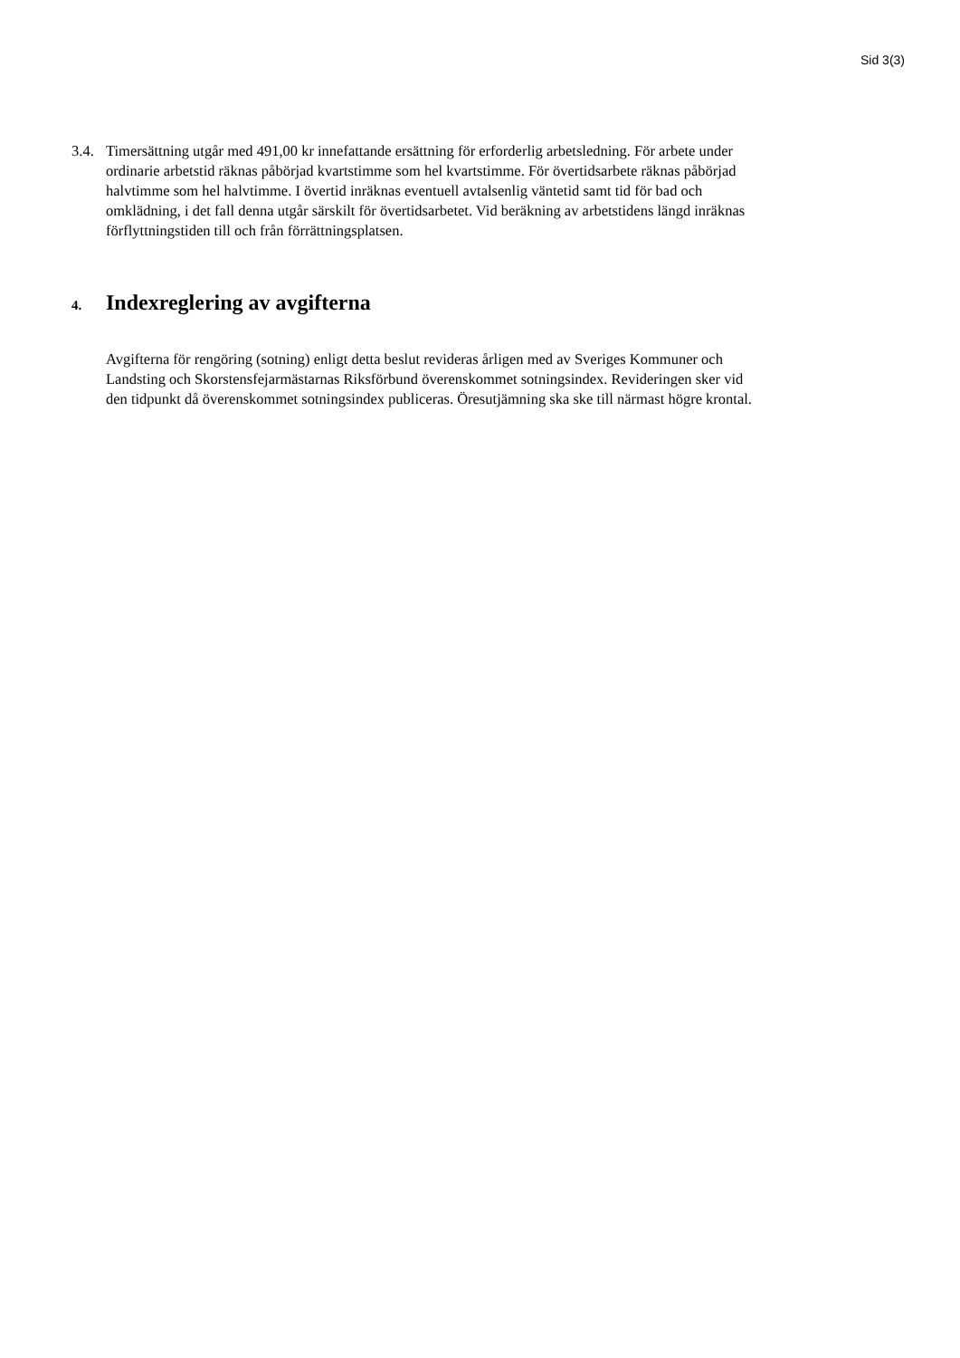Sid 3(3)
3.4. Timersättning utgår med 491,00 kr innefattande ersättning för erforderlig arbetsledning. För arbete under ordinarie arbetstid räknas påbörjad kvartstimme som hel kvartstimme. För övertidsarbete räknas påbörjad halvtimme som hel halvtimme. I övertid inräknas eventuell avtalsenlig väntetid samt tid för bad och omklädning, i det fall denna utgår särskilt för övertidsarbetet. Vid beräkning av arbetstidens längd inräknas förflyttningstiden till och från förrättningsplatsen.
4. Indexreglering av avgifterna
Avgifterna för rengöring (sotning) enligt detta beslut revideras årligen med av Sveriges Kommuner och Landsting och Skorstensfejarmästarnas Riksförbund överenskommet sotningsindex. Revideringen sker vid den tidpunkt då överenskommet sotningsindex publiceras. Öresutjämning ska ske till närmast högre krontal.